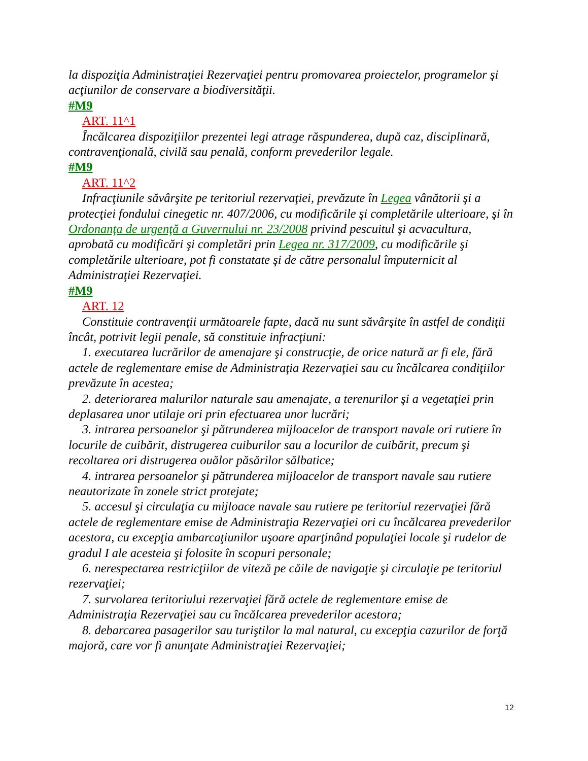la dispoziţia Administraţiei Rezervaţiei pentru promovarea proiectelor, programelor şi acţiunilor de conservare a biodiversităţii.
#M9
ART. 11^1
Încălcarea dispoziţiilor prezentei legi atrage răspunderea, după caz, disciplinară, contravenţională, civilă sau penală, conform prevederilor legale.
#M9
ART. 11^2
Infracţiunile săvârşite pe teritoriul rezervaţiei, prevăzute în Legea vânătorii şi a protecţiei fondului cinegetic nr. 407/2006, cu modificările şi completările ulterioare, şi în Ordonanţa de urgenţă a Guvernului nr. 23/2008 privind pescuitul şi acvacultura, aprobată cu modificări şi completări prin Legea nr. 317/2009, cu modificările şi completările ulterioare, pot fi constatate şi de către personalul împuternicit al Administraţiei Rezervaţiei.
#M9
ART. 12
Constituie contravenţii următoarele fapte, dacă nu sunt săvârşite în astfel de condiţii încât, potrivit legii penale, să constituie infracţiuni:
1. executarea lucrărilor de amenajare şi construcţie, de orice natură ar fi ele, fără actele de reglementare emise de Administraţia Rezervaţiei sau cu încălcarea condiţiilor prevăzute în acestea;
2. deteriorarea malurilor naturale sau amenajate, a terenurilor şi a vegetaţiei prin deplasarea unor utilaje ori prin efectuarea unor lucrări;
3. intrarea persoanelor şi pătrunderea mijloacelor de transport navale ori rutiere în locurile de cuibărit, distrugerea cuiburilor sau a locurilor de cuibărit, precum şi recoltarea ori distrugerea ouălor păsărilor sălbatice;
4. intrarea persoanelor şi pătrunderea mijloacelor de transport navale sau rutiere neautorizate în zonele strict protejate;
5. accesul şi circulaţia cu mijloace navale sau rutiere pe teritoriul rezervaţiei fără actele de reglementare emise de Administraţia Rezervaţiei ori cu încălcarea prevederilor acestora, cu excepţia ambarcaţiunilor uşoare aparţinând populaţiei locale şi rudelor de gradul I ale acesteia şi folosite în scopuri personale;
6. nerespectarea restricţiilor de viteză pe căile de navigaţie şi circulaţie pe teritoriul rezervaţiei;
7. survolarea teritoriului rezervaţiei fără actele de reglementare emise de Administraţia Rezervaţiei sau cu încălcarea prevederilor acestora;
8. debarcarea pasagerilor sau turiştilor la mal natural, cu excepţia cazurilor de forţă majoră, care vor fi anunţate Administraţiei Rezervaţiei;
12